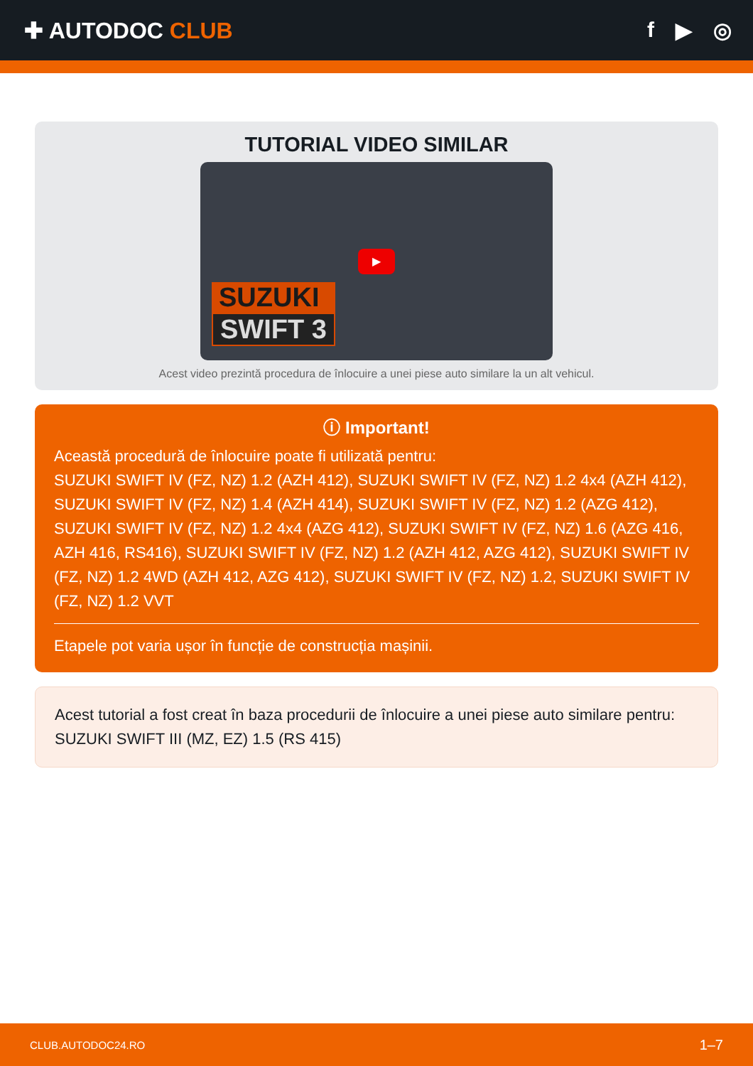✚ AUTODOC CLUB f ▶ ◎
TUTORIAL VIDEO SIMILAR
▶
SUZUKI
SWIFT 3
Acest video prezintă procedura de înlocuire a unei piese auto similare la un alt vehicul.
ⓘ Important!
Această procedură de înlocuire poate fi utilizată pentru:
SUZUKI SWIFT IV (FZ, NZ) 1.2 (AZH 412), SUZUKI SWIFT IV (FZ, NZ) 1.2 4x4 (AZH 412), SUZUKI SWIFT IV (FZ, NZ) 1.4 (AZH 414), SUZUKI SWIFT IV (FZ, NZ) 1.2 (AZG 412), SUZUKI SWIFT IV (FZ, NZ) 1.2 4x4 (AZG 412), SUZUKI SWIFT IV (FZ, NZ) 1.6 (AZG 416, AZH 416, RS416), SUZUKI SWIFT IV (FZ, NZ) 1.2 (AZH 412, AZG 412), SUZUKI SWIFT IV (FZ, NZ) 1.2 4WD (AZH 412, AZG 412), SUZUKI SWIFT IV (FZ, NZ) 1.2, SUZUKI SWIFT IV (FZ, NZ) 1.2 VVT
Etapele pot varia ușor în funcție de construcția mașinii.
Acest tutorial a fost creat în baza procedurii de înlocuire a unei piese auto similare pentru: SUZUKI SWIFT III (MZ, EZ) 1.5 (RS 415)
CLUB.AUTODOC24.RO 1–7